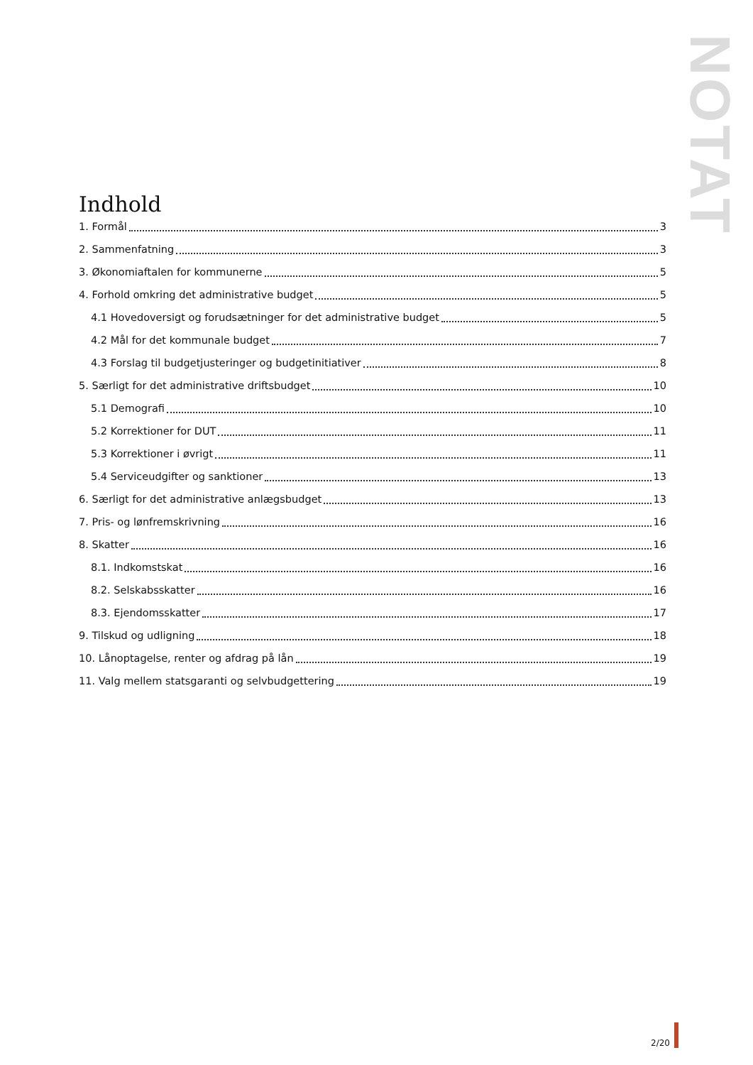NOTAT
Indhold
1. Formål 3
2. Sammenfatning 3
3. Økonomiaftalen for kommunerne 5
4. Forhold omkring det administrative budget 5
4.1 Hovedoversigt og forudsætninger for det administrative budget 5
4.2 Mål for det kommunale budget 7
4.3 Forslag til budgetjusteringer og budgetinitiativer 8
5. Særligt for det administrative driftsbudget 10
5.1 Demografi 10
5.2 Korrektioner for DUT 11
5.3 Korrektioner i øvrigt 11
5.4 Serviceudgifter og sanktioner 13
6. Særligt for det administrative anlægsbudget 13
7. Pris- og lønfremskrivning 16
8. Skatter 16
8.1. Indkomstskat 16
8.2. Selskabsskatter 16
8.3. Ejendomsskatter 17
9. Tilskud og udligning 18
10. Lånoptagelse, renter og afdrag på lån 19
11. Valg mellem statsgaranti og selvbudgettering 19
2/20